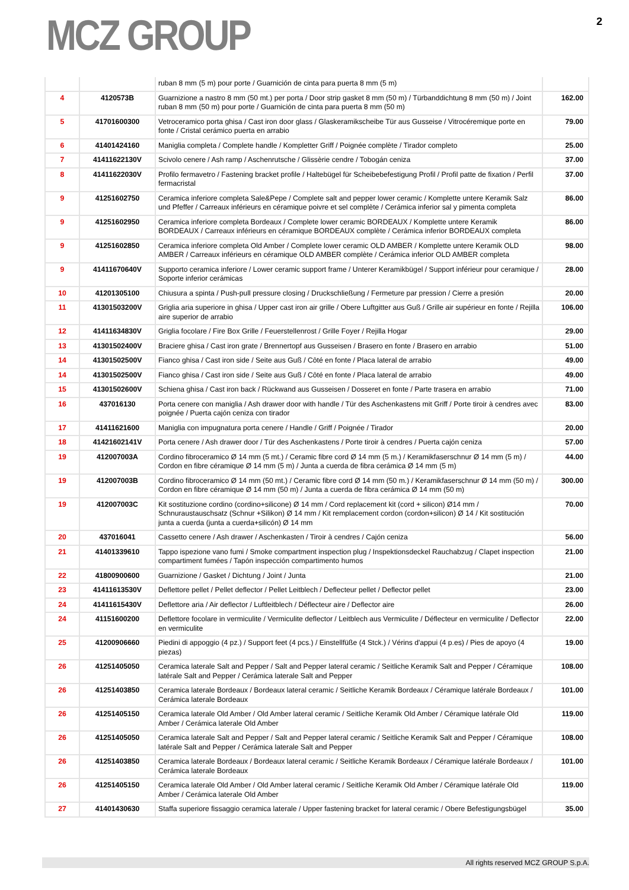MCZ GROUP
2
| | | ruban 8 mm (5 m) pour porte / Guarnición de cinta para puerta 8 mm (5 m) | |
| 4 | 4120573B | Guarnizione a nastro 8 mm (50 mt.) per porta / Door strip gasket 8 mm (50 m) / Türbanddichtung 8 mm (50 m) / Joint ruban 8 mm (50 m) pour porte / Guarnición de cinta para puerta 8 mm (50 m) | 162.00 |
| 5 | 41701600300 | Vetroceramico porta ghisa / Cast iron door glass / Glaskeramikscheibe Tür aus Gusseise / Vitrocéremique porte en fonte / Cristal cerámico puerta en arrabio | 79.00 |
| 6 | 41401424160 | Maniglia completa / Complete handle / Kompletter Griff / Poignée complète / Tirador completo | 25.00 |
| 7 | 41411622130V | Scivolo cenere / Ash ramp / Aschenrutsche / Glissèrie cendre / Tobogán ceniza | 37.00 |
| 8 | 41411622030V | Profilo fermavetro / Fastening bracket profile / Haltebügel für Scheibebefestigung Profil / Profil patte de fixation / Perfil fermacristal | 37.00 |
| 9 | 41251602750 | Ceramica inferiore completa Sale&Pepe / Complete salt and pepper lower ceramic / Komplette untere Keramik Salz und Pfeffer / Carreaux inférieurs en céramique poivre et sel complète / Cerámica inferior sal y pimenta completa | 86.00 |
| 9 | 41251602950 | Ceramica inferiore completa Bordeaux / Complete lower ceramic BORDEAUX / Komplette untere Keramik BORDEAUX / Carreaux inférieurs en céramique BORDEAUX complète / Cerámica inferior BORDEAUX completa | 86.00 |
| 9 | 41251602850 | Ceramica inferiore completa Old Amber / Complete lower ceramic OLD AMBER / Komplette untere Keramik OLD AMBER / Carreaux inférieurs en céramique OLD AMBER complète / Cerámica inferior OLD AMBER completa | 98.00 |
| 9 | 41411670640V | Supporto ceramica inferiore / Lower ceramic support frame / Unterer Keramikbügel / Support inférieur pour ceramique / Soporte inferior cerámicas | 28.00 |
| 10 | 41201305100 | Chiusura a spinta / Push-pull pressure closing / Druckschließung / Fermeture par pression / Cierre a presión | 20.00 |
| 11 | 41301503200V | Griglia aria superiore in ghisa / Upper cast iron air grille / Obere Luftgitter aus Guß / Grille air supérieur en fonte / Rejilla aire superior de arrabio | 106.00 |
| 12 | 41411634830V | Griglia focolare / Fire Box Grille / Feuerstellenrost / Grille Foyer / Rejilla Hogar | 29.00 |
| 13 | 41301502400V | Braciere ghisa / Cast iron grate / Brennertopf aus Gusseisen / Brasero en fonte / Brasero en arrabio | 51.00 |
| 14 | 41301502500V | Fianco ghisa / Cast iron side / Seite aus Guß / Côté en fonte / Placa lateral de arrabio | 49.00 |
| 14 | 41301502500V | Fianco ghisa / Cast iron side / Seite aus Guß / Côté en fonte / Placa lateral de arrabio | 49.00 |
| 15 | 41301502600V | Schiena ghisa / Cast iron back / Rückwand aus Gusseisen / Dosseret en fonte / Parte trasera en arrabio | 71.00 |
| 16 | 437016130 | Porta cenere con maniglia / Ash drawer door with handle / Tür des Aschenkastens mit Griff / Porte tiroir à cendres avec poignée / Puerta cajón ceniza con tirador | 83.00 |
| 17 | 41411621600 | Maniglia con impugnatura porta cenere / Handle / Griff / Poignée / Tirador | 20.00 |
| 18 | 41421602141V | Porta cenere / Ash drawer door / Tür des Aschenkastens / Porte tiroir à cendres / Puerta cajón ceniza | 57.00 |
| 19 | 412007003A | Cordino fibroceramico Ø 14 mm (5 mt.) / Ceramic fibre cord Ø 14 mm (5 m.) / Keramikfaserschnur Ø 14 mm (5 m) / Cordon en fibre céramique Ø 14 mm (5 m) / Junta a cuerda de fibra cerámica Ø 14 mm (5 m) | 44.00 |
| 19 | 412007003B | Cordino fibroceramico Ø 14 mm (50 mt.) / Ceramic fibre cord Ø 14 mm (50 m.) / Keramikfaserschnur Ø 14 mm (50 m) / Cordon en fibre céramique Ø 14 mm (50 m) / Junta a cuerda de fibra cerámica Ø 14 mm (50 m) | 300.00 |
| 19 | 412007003C | Kit sostituzione cordino (cordino+silicone) Ø 14 mm / Cord replacement kit (cord + silicon) Ø14 mm / Schnuraustauschsatz (Schnur +Silikon) Ø 14 mm / Kit remplacement cordon (cordon+silicon) Ø 14 / Kit sostitución junta a cuerda (junta a cuerda+silicón) Ø 14 mm | 70.00 |
| 20 | 437016041 | Cassetto cenere / Ash drawer / Aschenkasten / Tiroir à cendres / Cajón ceniza | 56.00 |
| 21 | 41401339610 | Tappo ispezione vano fumi / Smoke compartment inspection plug / Inspektionsdeckel Rauchabzug / Clapet inspection compartiment fumées / Tapón inspección compartimento humos | 21.00 |
| 22 | 41800900600 | Guarnizione / Gasket / Dichtung / Joint / Junta | 21.00 |
| 23 | 41411613530V | Deflettore pellet / Pellet deflector / Pellet Leitblech / Deflecteur pellet / Deflector pellet | 23.00 |
| 24 | 41411615430V | Deflettore aria / Air deflector / Luftleitblech / Déflecteur aire / Deflector aire | 26.00 |
| 24 | 41151600200 | Deflettore focolare in vermiculite / Vermiculite deflector / Leitblech aus Vermiculite / Déflecteur en vermiculite / Deflector en vermiculite | 22.00 |
| 25 | 41200906660 | Piedini di appoggio (4 pz.) / Support feet (4 pcs.) / Einstellfüße (4 Stck.) / Vérins d'appui (4 p.es) / Pies de apoyo (4 piezas) | 19.00 |
| 26 | 41251405050 | Ceramica laterale Salt and Pepper / Salt and Pepper lateral ceramic / Seitliche Keramik Salt and Pepper / Céramique latérale Salt and Pepper / Cerámica laterale Salt and Pepper | 108.00 |
| 26 | 41251403850 | Ceramica laterale Bordeaux / Bordeaux lateral ceramic / Seitliche Keramik Bordeaux / Céramique latérale Bordeaux / Cerámica laterale Bordeaux | 101.00 |
| 26 | 41251405150 | Ceramica laterale Old Amber / Old Amber lateral ceramic / Seitliche Keramik Old Amber / Céramique latérale Old Amber / Cerámica laterale Old Amber | 119.00 |
| 26 | 41251405050 | Ceramica laterale Salt and Pepper / Salt and Pepper lateral ceramic / Seitliche Keramik Salt and Pepper / Céramique latérale Salt and Pepper / Cerámica laterale Salt and Pepper | 108.00 |
| 26 | 41251403850 | Ceramica laterale Bordeaux / Bordeaux lateral ceramic / Seitliche Keramik Bordeaux / Céramique latérale Bordeaux / Cerámica laterale Bordeaux | 101.00 |
| 26 | 41251405150 | Ceramica laterale Old Amber / Old Amber lateral ceramic / Seitliche Keramik Old Amber / Céramique latérale Old Amber / Cerámica laterale Old Amber | 119.00 |
| 27 | 41401430630 | Staffa superiore fissaggio ceramica laterale / Upper fastening bracket for lateral ceramic / Obere Befestigungsbügel | 35.00 |
All rights reserved MCZ GROUP S.p.A.